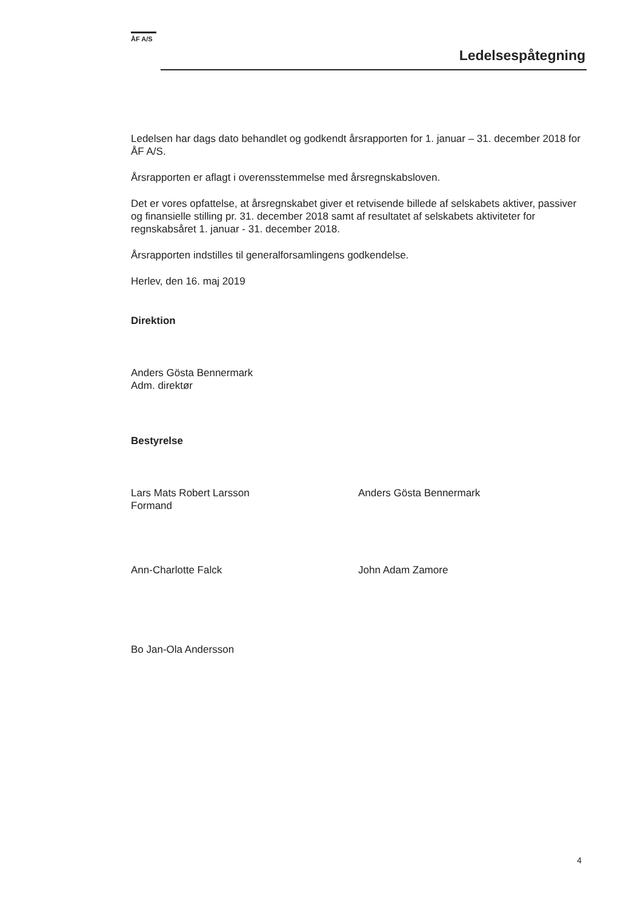ÅF A/S
Ledelsespåtegning
Ledelsen har dags dato behandlet og godkendt årsrapporten for 1. januar – 31. december 2018 for ÅF A/S.
Årsrapporten er aflagt i overensstemmelse med årsregnskabsloven.
Det er vores opfattelse, at årsregnskabet giver et retvisende billede af selskabets aktiver, passiver og finansielle stilling pr. 31. december 2018 samt af resultatet af selskabets aktiviteter for regnskabsåret 1. januar - 31. december 2018.
Årsrapporten indstilles til generalforsamlingens godkendelse.
Herlev, den 16. maj 2019
Direktion
Anders Gösta Bennermark
Adm. direktør
Bestyrelse
Lars Mats Robert Larsson
Formand
Anders Gösta Bennermark
Ann-Charlotte Falck John Adam Zamore
Bo Jan-Ola Andersson
4